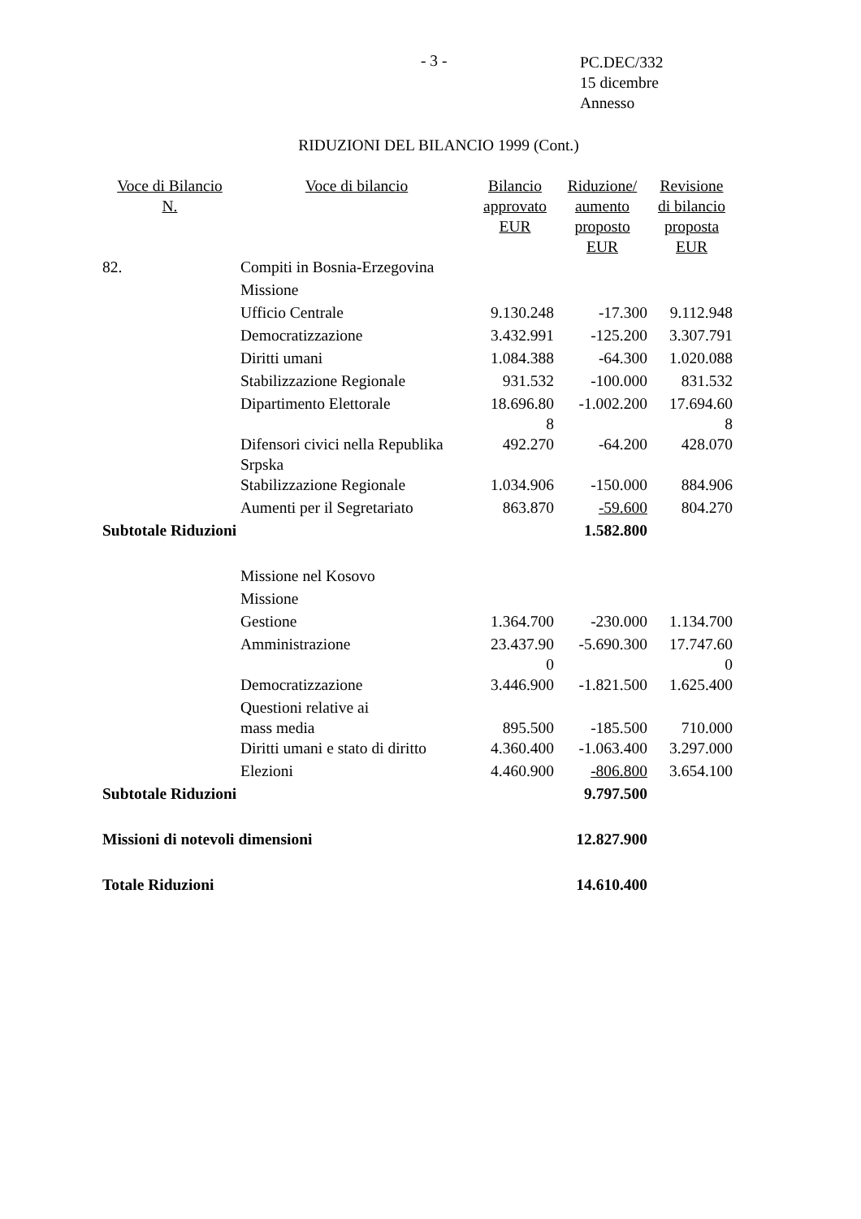- 3 -
PC.DEC/332
15 dicembre
Annesso
RIDUZIONI DEL BILANCIO 1999 (Cont.)
| Voce di Bilancio N. | Voce di bilancio | Bilancio approvato EUR | Riduzione/ aumento proposto EUR | Revisione di bilancio proposta EUR |
| --- | --- | --- | --- | --- |
| 82. | Compiti in Bosnia-Erzegovina | | | |
| | Missione | | | |
| | Ufficio Centrale | 9.130.248 | -17.300 | 9.112.948 |
| | Democratizzazione | 3.432.991 | -125.200 | 3.307.791 |
| | Diritti umani | 1.084.388 | -64.300 | 1.020.088 |
| | Stabilizzazione Regionale | 931.532 | -100.000 | 831.532 |
| | Dipartimento Elettorale | 18.696.80 8 | -1.002.200 | 17.694.60 8 |
| | Difensori civici nella Republika Srpska | 492.270 | -64.200 | 428.070 |
| | Stabilizzazione Regionale | 1.034.906 | -150.000 | 884.906 |
| | Aumenti per il Segretariato | 863.870 | -59.600 | 804.270 |
| Subtotale Riduzioni | | | 1.582.800 | |
| | Missione nel Kosovo | | | |
| | Missione | | | |
| | Gestione | 1.364.700 | -230.000 | 1.134.700 |
| | Amministrazione | 23.437.90 0 | -5.690.300 | 17.747.60 0 |
| | Democratizzazione | 3.446.900 | -1.821.500 | 1.625.400 |
| | Questioni relative ai mass media | 895.500 | -185.500 | 710.000 |
| | Diritti umani e stato di diritto | 4.360.400 | -1.063.400 | 3.297.000 |
| | Elezioni | 4.460.900 | -806.800 | 3.654.100 |
| Subtotale Riduzioni | | | 9.797.500 | |
| Missioni di notevoli dimensioni | | | 12.827.900 | |
| Totale Riduzioni | | | 14.610.400 | |